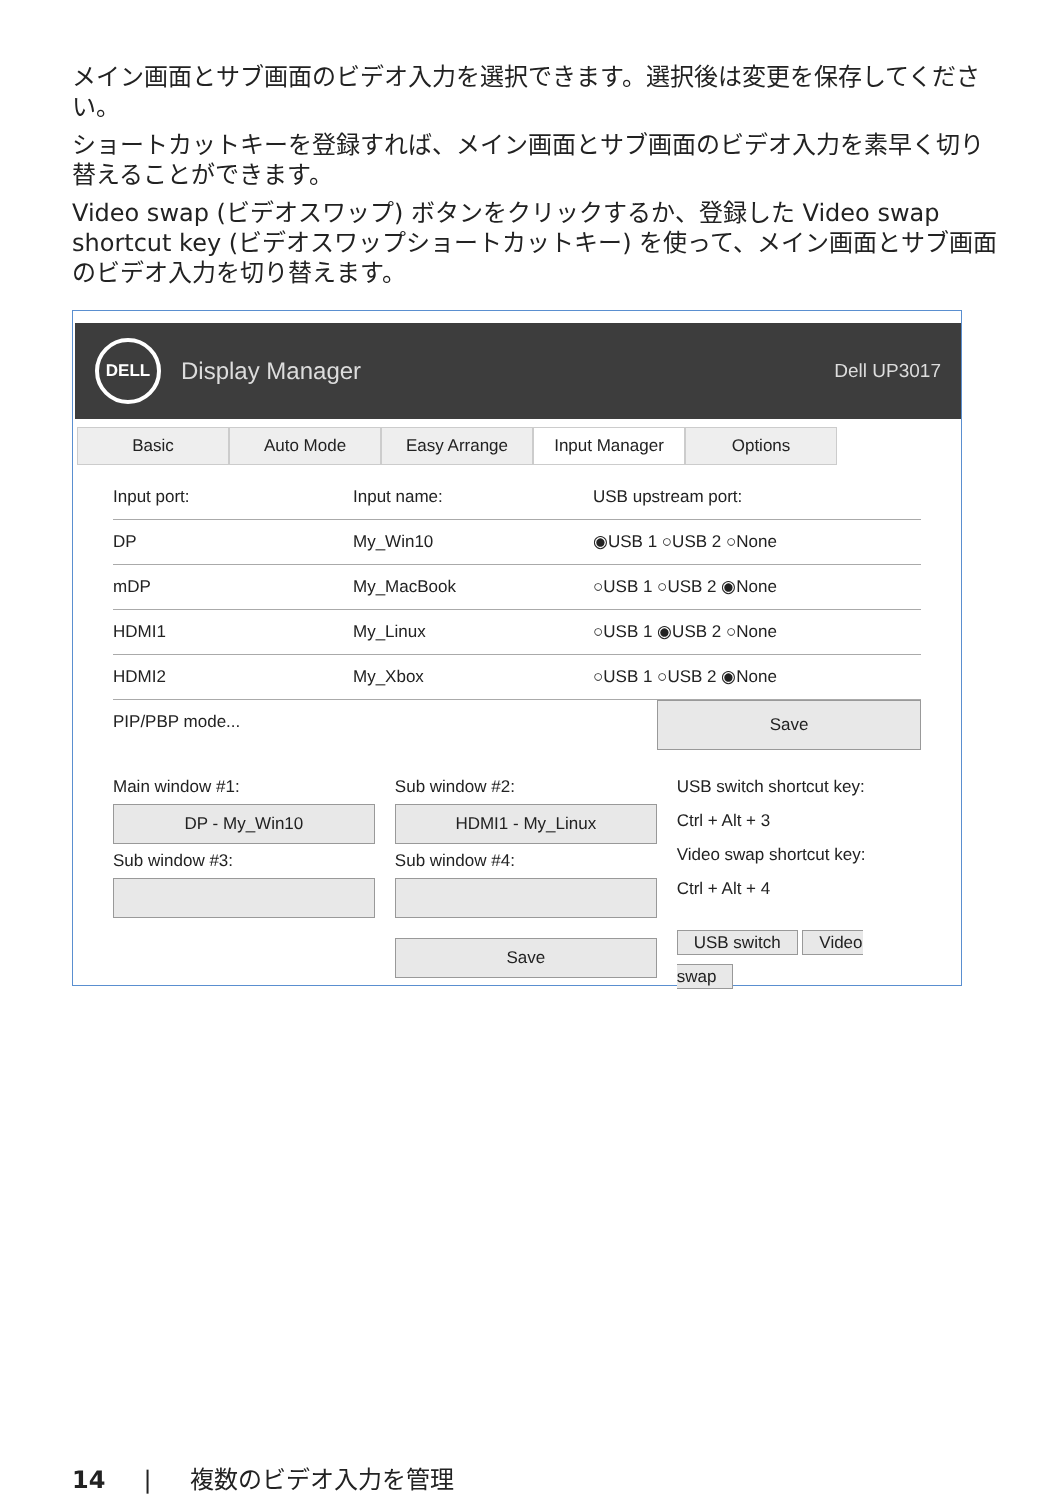メイン画面とサブ画面のビデオ入力を選択できます。選択後は変更を保存してください。
ショートカットキーを登録すれば、メイン画面とサブ画面のビデオ入力を素早く切り替えることができます。
Video swap (ビデオスワップ) ボタンをクリックするか、登録した Video swap shortcut key (ビデオスワップショートカットキー) を使って、メイン画面とサブ画面のビデオ入力を切り替えます。
DELL
Display Manager Dell UP3017
Basic Auto Mode Easy Arrange Input Manager Options
Input port: Input name: USB upstream port:
DP My_Win10 ◉USB 1 ○USB 2 ○None
mDP My_MacBook ○USB 1 ○USB 2 ◉None
HDMI1 My_Linux ○USB 1 ◉USB 2 ○None
HDMI2 My_Xbox ○USB 1 ○USB 2 ◉None
PIP/PBP mode... Save
Main window #1:
DP - My_Win10
Sub window #3:
Sub window #2:
HDMI1 - My_Linux
Sub window #4:
Save
USB switch shortcut key:
Ctrl + Alt + 3
Video swap shortcut key:
Ctrl + Alt + 4
USB switch Video swap
14 | 複数のビデオ入力を管理